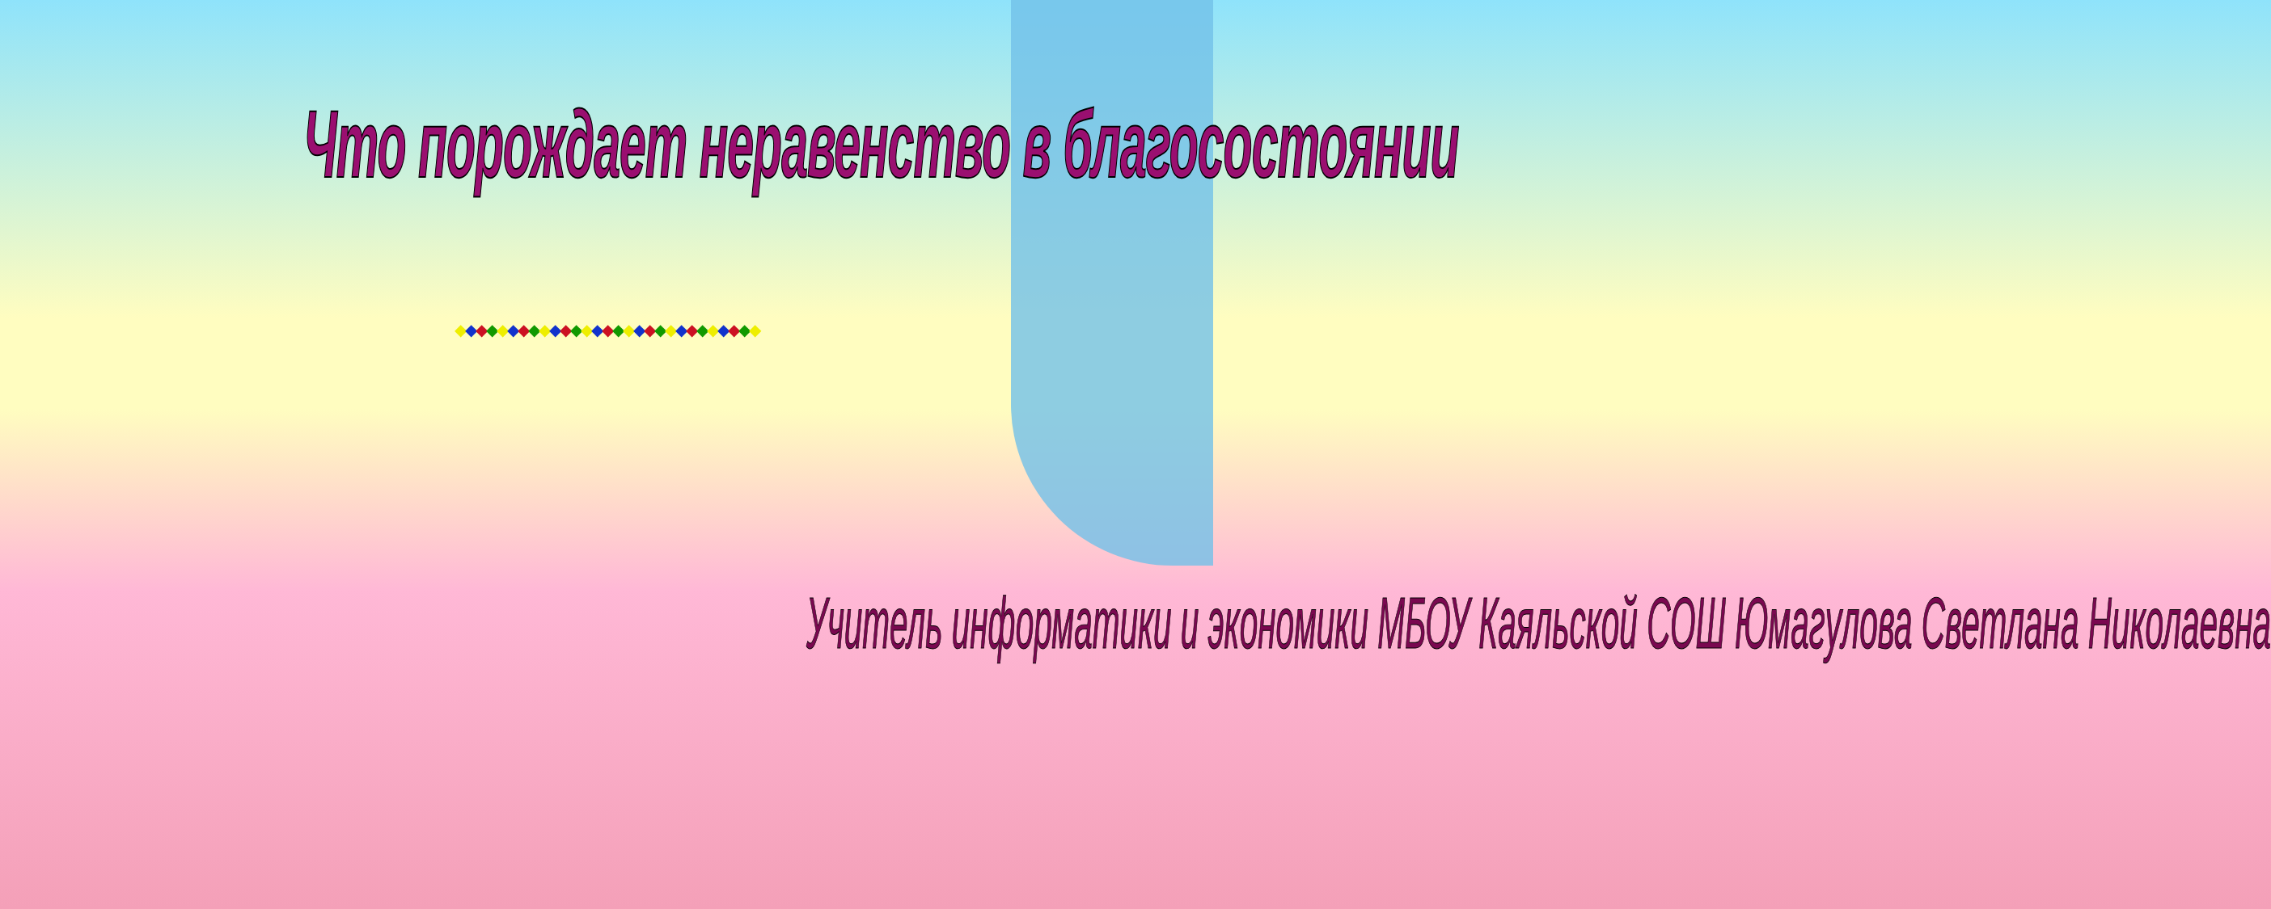Что порождает неравенство в благосостоянии
◆◆◆◆◆◆◆◆◆◆◆◆◆◆◆◆◆◆◆◆◆◆◆◆◆◆◆◆◆
Учитель информатики и экономики МБОУ Каяльской СОШ Юмагулова Светлана Николаевна